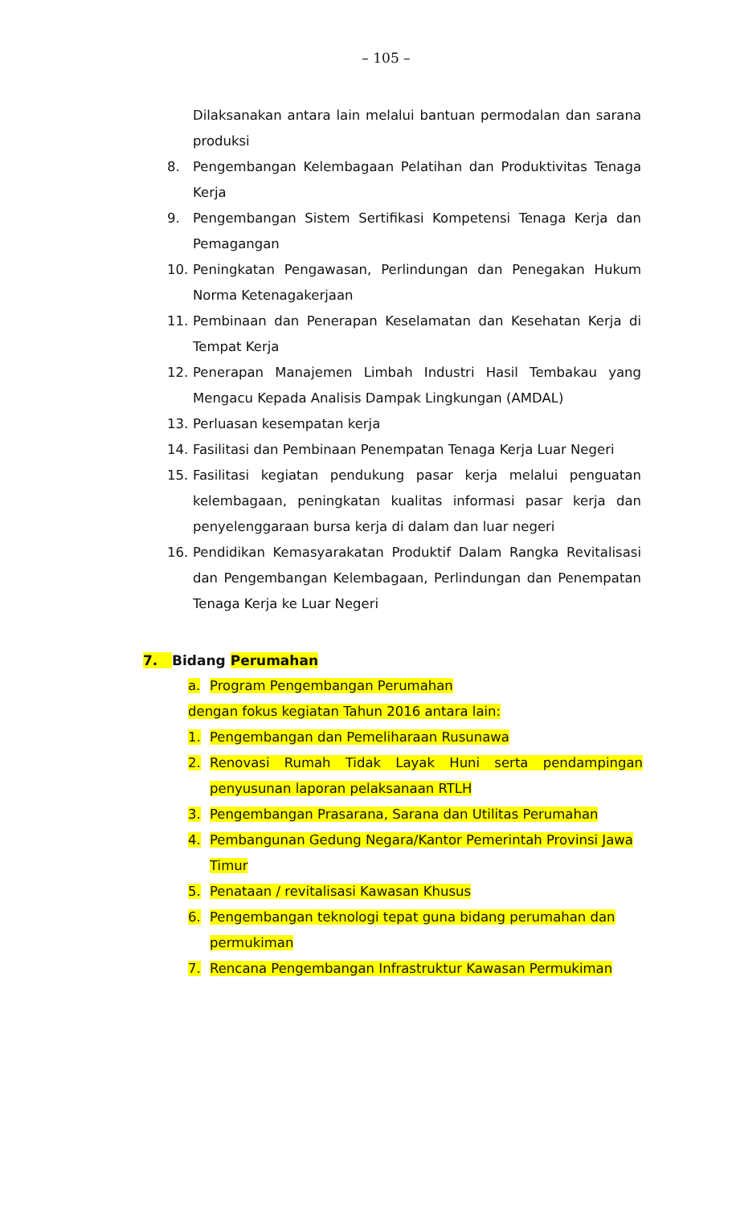– 105 –
Dilaksanakan antara lain melalui bantuan permodalan dan sarana produksi
8. Pengembangan Kelembagaan Pelatihan dan Produktivitas Tenaga Kerja
9. Pengembangan Sistem Sertifikasi Kompetensi Tenaga Kerja dan Pemagangan
10. Peningkatan Pengawasan, Perlindungan dan Penegakan Hukum Norma Ketenagakerjaan
11. Pembinaan dan Penerapan Keselamatan dan Kesehatan Kerja di Tempat Kerja
12. Penerapan Manajemen Limbah Industri Hasil Tembakau yang Mengacu Kepada Analisis Dampak Lingkungan (AMDAL)
13. Perluasan kesempatan kerja
14. Fasilitasi dan Pembinaan Penempatan Tenaga Kerja Luar Negeri
15. Fasilitasi kegiatan pendukung pasar kerja melalui penguatan kelembagaan, peningkatan kualitas informasi pasar kerja dan penyelenggaraan bursa kerja di dalam dan luar negeri
16. Pendidikan Kemasyarakatan Produktif Dalam Rangka Revitalisasi dan Pengembangan Kelembagaan, Perlindungan dan Penempatan Tenaga Kerja ke Luar Negeri
7. Bidang Perumahan
a. Program Pengembangan Perumahan
dengan fokus kegiatan Tahun 2016 antara lain:
1. Pengembangan dan Pemeliharaan Rusunawa
2. Renovasi Rumah Tidak Layak Huni serta pendampingan penyusunan laporan pelaksanaan RTLH
3. Pengembangan Prasarana, Sarana dan Utilitas Perumahan
4. Pembangunan Gedung Negara/Kantor Pemerintah Provinsi Jawa Timur
5. Penataan / revitalisasi Kawasan Khusus
6. Pengembangan teknologi tepat guna bidang perumahan dan permukiman
7. Rencana Pengembangan Infrastruktur Kawasan Permukiman